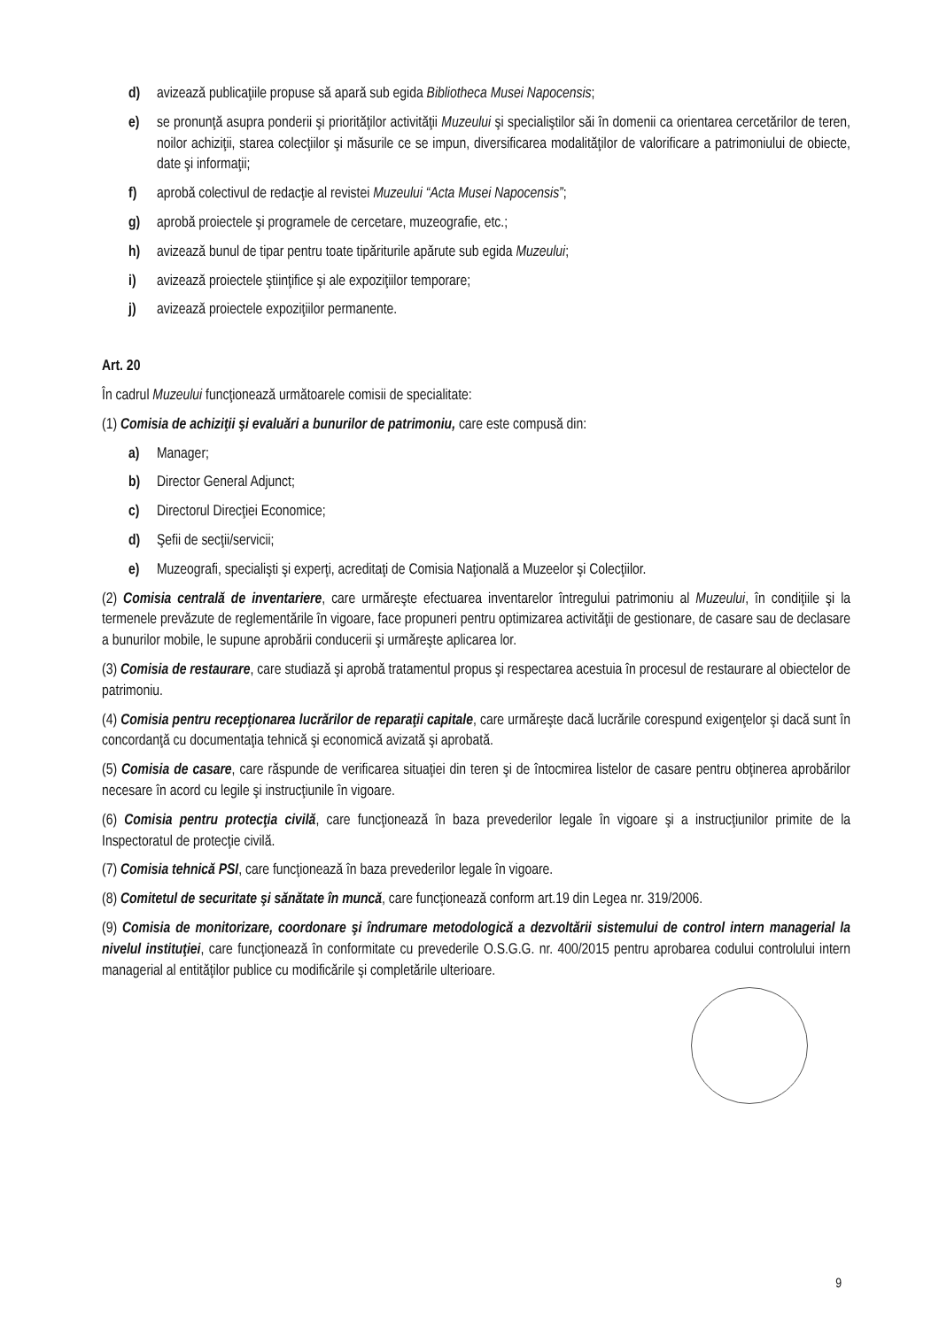d) avizează publicaţiile propuse să apară sub egida Bibliotheca Musei Napocensis;
e) se pronunţă asupra ponderii şi priorităţilor activităţii Muzeului şi specialiştilor săi în domenii ca orientarea cercetărilor de teren, noilor achiziţii, starea colecţiilor şi măsurile ce se impun, diversificarea modalităţilor de valorificare a patrimoniului de obiecte, date şi informaţii;
f) aprobă colectivul de redacţie al revistei Muzeului “Acta Musei Napocensis”;
g) aprobă proiectele şi programele de cercetare, muzeografie, etc.;
h) avizează bunul de tipar pentru toate tipăriturile apărute sub egida Muzeului;
i) avizează proiectele ştiinţifice şi ale expoziţiilor temporare;
j) avizează proiectele expoziţiilor permanente.
Art. 20
În cadrul Muzeului funcţionează următoarele comisii de specialitate:
(1) Comisia de achiziţii şi evaluări a bunurilor de patrimoniu, care este compusă din:
a) Manager;
b) Director General Adjunct;
c) Directorul Direcţiei Economice;
d) Şefii de secţii/servicii;
e) Muzeografi, specialişti şi experţi, acreditaţi de Comisia Naţională a Muzeelor şi Colecţiilor.
(2) Comisia centrală de inventariere, care urmăreşte efectuarea inventarelor întregului patrimoniu al Muzeului, în condiţiile şi la termenele prevăzute de reglementările în vigoare, face propuneri pentru optimizarea activităţii de gestionare, de casare sau de declasare a bunurilor mobile, le supune aprobării conducerii şi urmăreşte aplicarea lor.
(3) Comisia de restaurare, care studiază şi aprobă tratamentul propus şi respectarea acestuia în procesul de restaurare al obiectelor de patrimoniu.
(4) Comisia pentru recepţionarea lucrărilor de reparaţii capitale, care urmăreşte dacă lucrările corespund exigenţelor şi dacă sunt în concordanţă cu documentaţia tehnică şi economică avizată şi aprobată.
(5) Comisia de casare, care răspunde de verificarea situaţiei din teren şi de întocmirea listelor de casare pentru obţinerea aprobărilor necesare în acord cu legile şi instrucţiunile în vigoare.
(6) Comisia pentru protecţia civilă, care funcţionează în baza prevederilor legale în vigoare şi a instrucţiunilor primite de la Inspectoratul de protecţie civilă.
(7) Comisia tehnică PSI, care funcţionează în baza prevederilor legale în vigoare.
(8) Comitetul de securitate şi sănătate în muncă, care funcţionează conform art.19 din Legea nr. 319/2006.
(9) Comisia de monitorizare, coordonare şi îndrumare metodologică a dezvoltării sistemului de control intern managerial la nivelul instituţiei, care funcţionează în conformitate cu prevederile O.S.G.G. nr. 400/2015 pentru aprobarea codului controlului intern managerial al entităţilor publice cu modificările şi completările ulterioare.
9